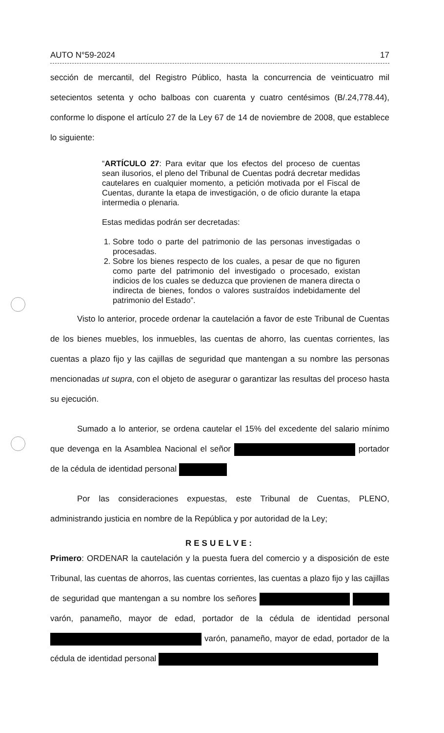AUTO N°59-2024 17
sección de mercantil, del Registro Público, hasta la concurrencia de veinticuatro mil setecientos setenta y ocho balboas con cuarenta y cuatro centésimos (B/.24,778.44), conforme lo dispone el artículo 27 de la Ley 67 de 14 de noviembre de 2008, que establece lo siguiente:
“ARTÍCULO 27: Para evitar que los efectos del proceso de cuentas sean ilusorios, el pleno del Tribunal de Cuentas podrá decretar medidas cautelares en cualquier momento, a petición motivada por el Fiscal de Cuentas, durante la etapa de investigación, o de oficio durante la etapa intermedia o plenaria.
Estas medidas podrán ser decretadas:
1. Sobre todo o parte del patrimonio de las personas investigadas o procesadas.
2. Sobre los bienes respecto de los cuales, a pesar de que no figuren como parte del patrimonio del investigado o procesado, existan indicios de los cuales se deduzca que provienen de manera directa o indirecta de bienes, fondos o valores sustraídos indebidamente del patrimonio del Estado”.
Visto lo anterior, procede ordenar la cautelación a favor de este Tribunal de Cuentas de los bienes muebles, los inmuebles, las cuentas de ahorro, las cuentas corrientes, las cuentas a plazo fijo y las cajillas de seguridad que mantengan a su nombre las personas mencionadas ut supra, con el objeto de asegurar o garantizar las resultas del proceso hasta su ejecución.
Sumado a lo anterior, se ordena cautelar el 15% del excedente del salario mínimo que devenga en la Asamblea Nacional el señor portador de la cédula de identidad personal
Por las consideraciones expuestas, este Tribunal de Cuentas, PLENO, administrando justicia en nombre de la República y por autoridad de la Ley;
RESUELVE:
Primero: ORDENAR la cautelación y la puesta fuera del comercio y a disposición de este Tribunal, las cuentas de ahorros, las cuentas corrientes, las cuentas a plazo fijo y las cajillas de seguridad que mantengan a su nombre los señores varón, panameño, mayor de edad, portador de la cédula de identidad personal varón, panameño, mayor de edad, portador de la cédula de identidad personal